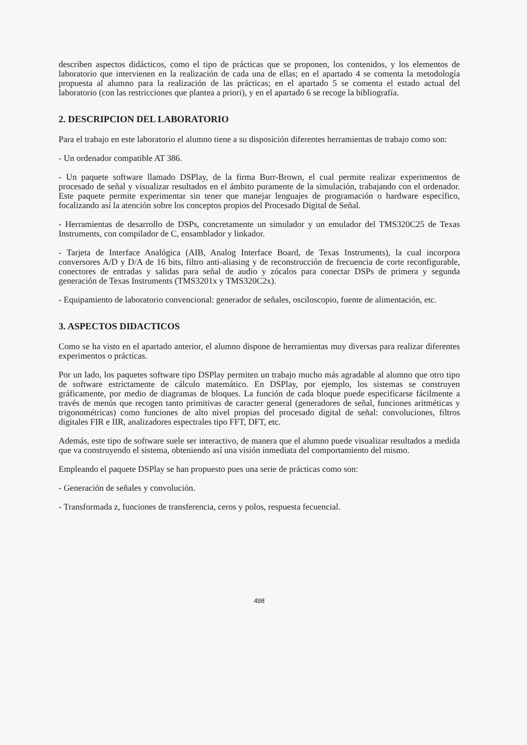describen aspectos didácticos, como el tipo de prácticas que se proponen, los contenidos, y los elementos de laboratorio que intervienen en la realización de cada una de ellas; en el apartado 4 se comenta la metodología propuesta al alumno para la realización de las prácticas; en el apartado 5 se comenta el estado actual del laboratorio (con las restricciones que plantea a priori), y en el apartado 6 se recoge la bibliografía.
2. DESCRIPCION DEL LABORATORIO
Para el trabajo en este laboratorio el alumno tiene a su disposición diferentes herramientas de trabajo como son:
- Un ordenador compatible AT 386.
- Un paquete software llamado DSPlay, de la firma Burr-Brown, el cual permite realizar experimentos de procesado de señal y visualizar resultados en el ámbito puramente de la simulación, trabajando con el ordenador. Este paquete permite experimentar sin tener que manejar lenguajes de programación o hardware específico, focalizando así la atención sobre los conceptos propios del Procesado Digital de Señal.
- Herramientas de desarrollo de DSPs, concretamente un simulador y un emulador del TMS320C25 de Texas Instruments, con compilador de C, ensamblador y linkador.
- Tarjeta de Interface Analógica (AIB, Analog Interface Board, de Texas Instruments), la cual incorpora conversores A/D y D/A de 16 bits, filtro anti-aliasing y de reconstrucción de frecuencia de corte reconfigurable, conectores de entradas y salidas para señal de audio y zócalos para conectar DSPs de primera y segunda generación de Texas Instruments (TMS3201x y TMS320C2x).
- Equipamiento de laboratorio convencional: generador de señales, osciloscopio, fuente de alimentación, etc.
3. ASPECTOS DIDACTICOS
Como se ha visto en el apartado anterior, el alumno dispone de herramientas muy diversas para realizar diferentes experimentos o prácticas.
Por un lado, los paquetes software tipo DSPlay permiten un trabajo mucho más agradable al alumno que otro tipo de software estrictamente de cálculo matemático. En DSPlay, por ejemplo, los sistemas se construyen gráficamente, por medio de diagramas de bloques. La función de cada bloque puede especificarse fácilmente a través de menús que recogen tanto primitivas de caracter general (generadores de señal, funciones aritméticas y trigonométricas) como funciones de alto nivel propias del procesado digital de señal: convoluciones, filtros digitales FIR e IIR, analizadores espectrales tipo FFT, DFT, etc.
Además, este tipo de software suele ser interactivo, de manera que el alumno puede visualizar resultados a medida que va construyendo el sistema, obteniendo así una visión inmediata del comportamiento del mismo.
Empleando el paquete DSPlay se han propuesto pues una serie de prácticas como son:
- Generación de señales y convolución.
- Transformada z, funciones de transferencia, ceros y polos, respuesta fecuencial.
498